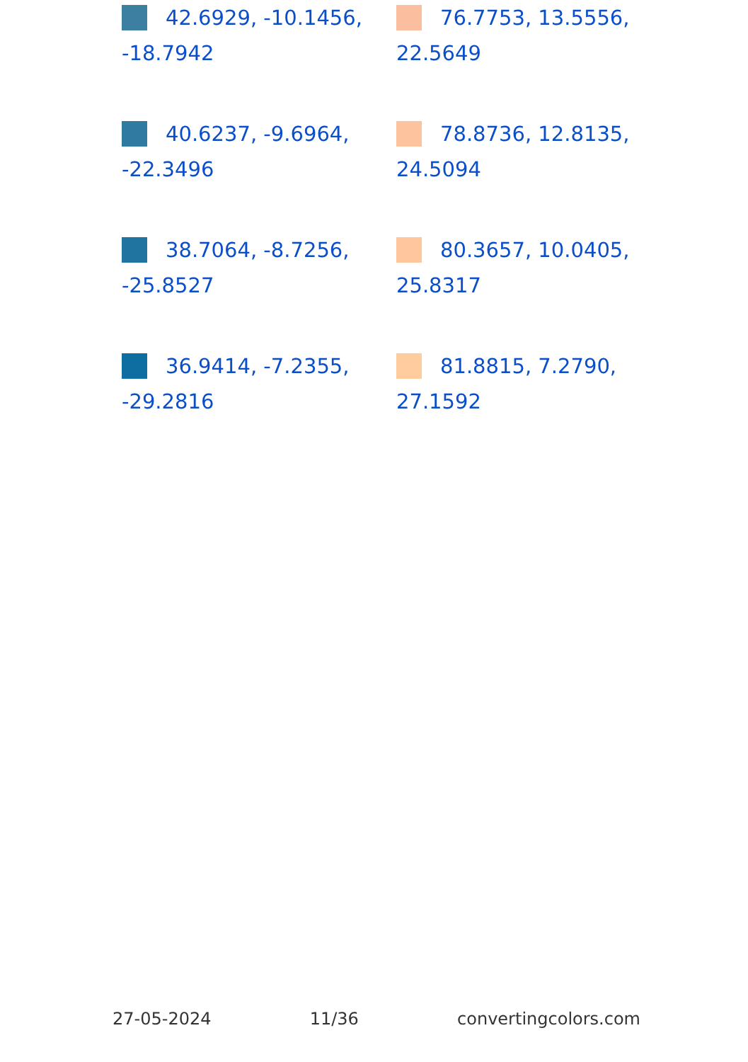42.6929, -10.1456, -18.7942
76.7753, 13.5556, 22.5649
40.6237, -9.6964, -22.3496
78.8736, 12.8135, 24.5094
38.7064, -8.7256, -25.8527
80.3657, 10.0405, 25.8317
36.9414, -7.2355, -29.2816
81.8815, 7.2790, 27.1592
27-05-2024 11/36 convertingcolors.com